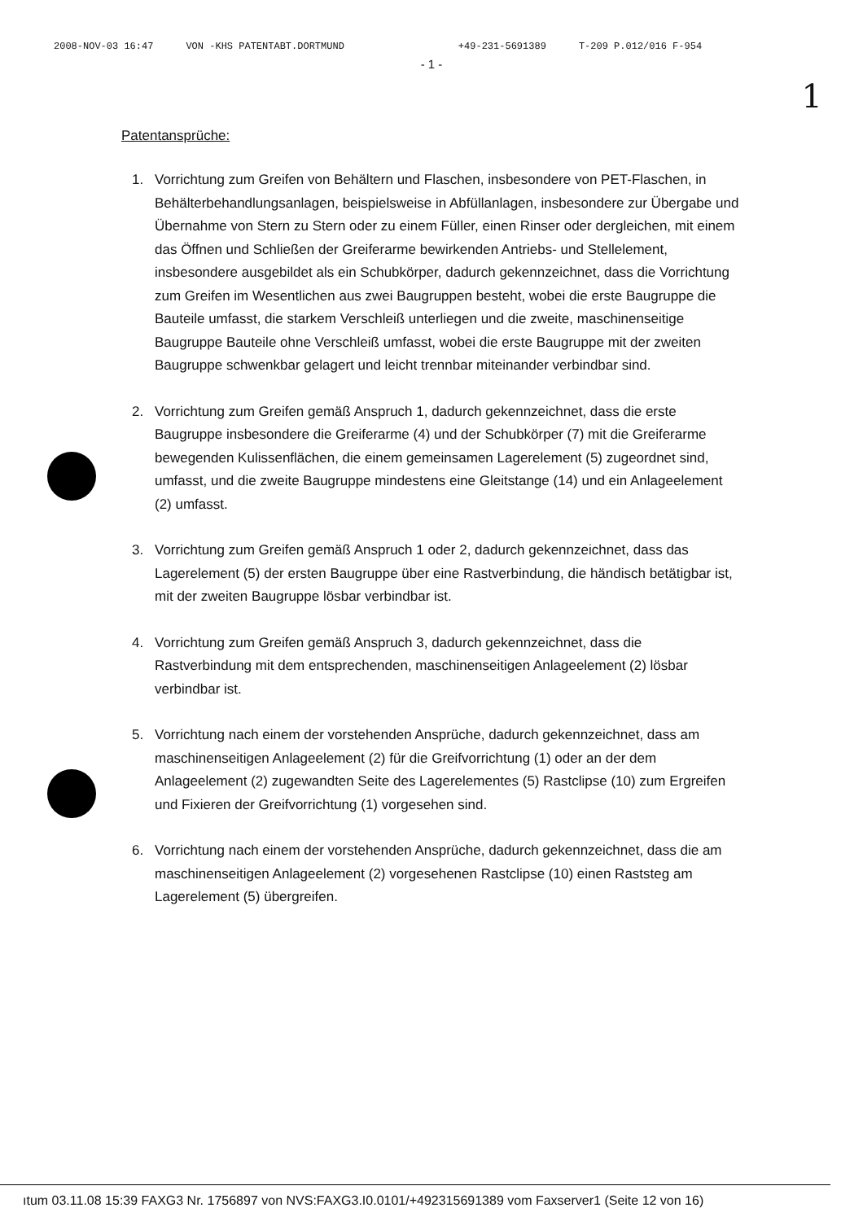2008-NOV-03 16:47 VON -KHS PATENTABT.DORTMUND +49-231-5691389 T-209 P.012/016 F-954
- 1 -
1
Patentansprüche:
1. Vorrichtung zum Greifen von Behältern und Flaschen, insbesondere von PET-Flaschen, in Behälterbehandlungsanlagen, beispielsweise in Abfüllanlagen, insbesondere zur Übergabe und Übernahme von Stern zu Stern oder zu einem Füller, einen Rinser oder dergleichen, mit einem das Öffnen und Schließen der Greiferarme bewirkenden Antriebs- und Stellelement, insbesondere ausgebildet als ein Schubkörper, dadurch gekennzeichnet, dass die Vorrichtung zum Greifen im Wesentlichen aus zwei Baugruppen besteht, wobei die erste Baugruppe die Bauteile umfasst, die starkem Verschleiß unterliegen und die zweite, maschinenseitige Baugruppe Bauteile ohne Verschleiß umfasst, wobei die erste Baugruppe mit der zweiten Baugruppe schwenkbar gelagert und leicht trennbar miteinander verbindbar sind.
2. Vorrichtung zum Greifen gemäß Anspruch 1, dadurch gekennzeichnet, dass die erste Baugruppe insbesondere die Greiferarme (4) und der Schubkörper (7) mit die Greiferarme bewegenden Kulissenflächen, die einem gemeinsamen Lagerelement (5) zugeordnet sind, umfasst, und die zweite Baugruppe mindestens eine Gleitstange (14) und ein Anlageelement (2) umfasst.
3. Vorrichtung zum Greifen gemäß Anspruch 1 oder 2, dadurch gekennzeichnet, dass das Lagerelement (5) der ersten Baugruppe über eine Rastverbindung, die händisch betätigbar ist, mit der zweiten Baugruppe lösbar verbindbar ist.
4. Vorrichtung zum Greifen gemäß Anspruch 3, dadurch gekennzeichnet, dass die Rastverbindung mit dem entsprechenden, maschinenseitigen Anlageelement (2) lösbar verbindbar ist.
5. Vorrichtung nach einem der vorstehenden Ansprüche, dadurch gekennzeichnet, dass am maschinenseitigen Anlageelement (2) für die Greifvorrichtung (1) oder an der dem Anlageelement (2) zugewandten Seite des Lagerelementes (5) Rastclipse (10) zum Ergreifen und Fixieren der Greifvorrichtung (1) vorgesehen sind.
6. Vorrichtung nach einem der vorstehenden Ansprüche, dadurch gekennzeichnet, dass die am maschinenseitigen Anlageelement (2) vorgesehenen Rastclipse (10) einen Raststeg am Lagerelement (5) übergreifen.
ıtum 03.11.08 15:39 FAXG3 Nr. 1756897 von NVS:FAXG3.I0.0101/+492315691389 vom Faxserver1 (Seite 12 von 16)